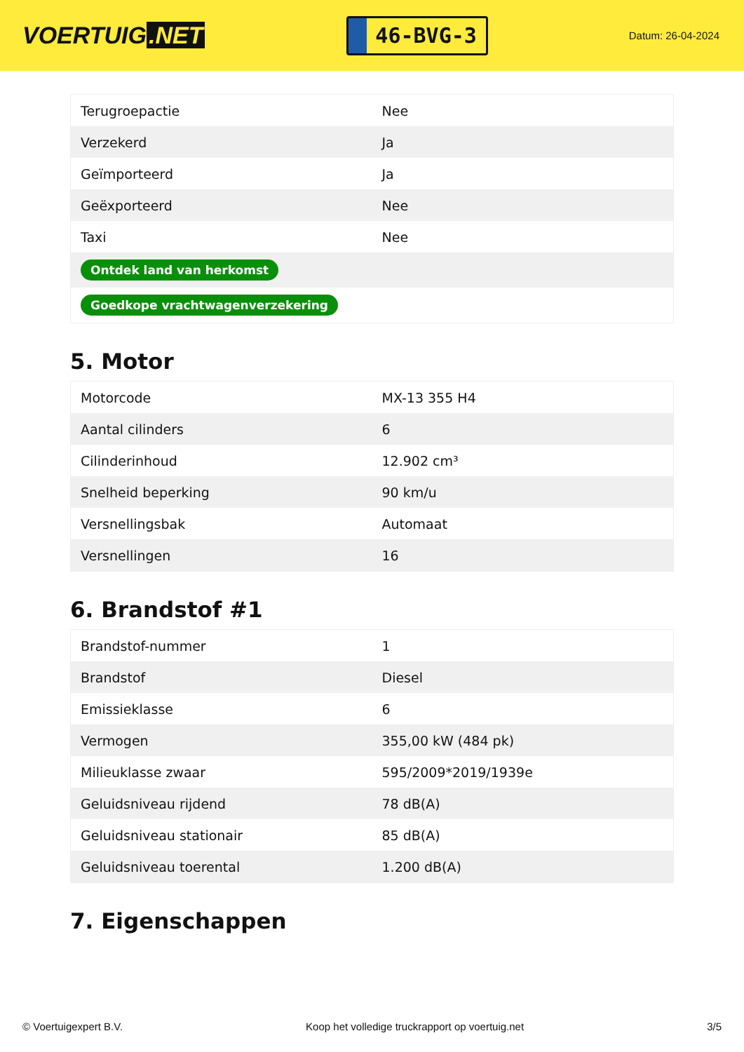VOERTUIG.NET
46-BVG-3
Datum: 26-04-2024
| Terugroepactie | Nee |
| Verzekerd | Ja |
| Geïmporteerd | Ja |
| Geëxporteerd | Nee |
| Taxi | Nee |
| Ontdek land van herkomst | |
| Goedkope vrachtwagenverzekering | |
5. Motor
| Motorcode | MX-13 355 H4 |
| Aantal cilinders | 6 |
| Cilinderinhoud | 12.902 cm³ |
| Snelheid beperking | 90 km/u |
| Versnellingsbak | Automaat |
| Versnellingen | 16 |
6. Brandstof #1
| Brandstof-nummer | 1 |
| Brandstof | Diesel |
| Emissieklasse | 6 |
| Vermogen | 355,00 kW (484 pk) |
| Milieuklasse zwaar | 595/2009*2019/1939e |
| Geluidsniveau rijdend | 78 dB(A) |
| Geluidsniveau stationair | 85 dB(A) |
| Geluidsniveau toerental | 1.200 dB(A) |
7. Eigenschappen
© Voertuigexpert B.V. Koop het volledige truckrapport op voertuig.net 3/5